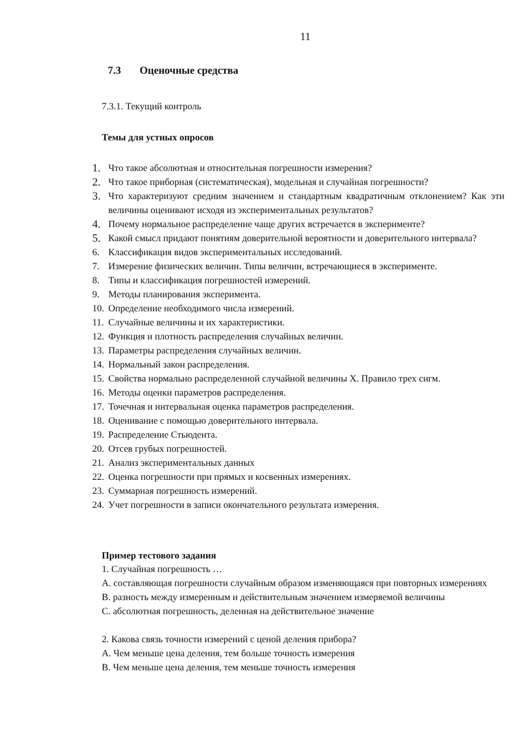11
7.3 Оценочные средства
7.3.1. Текущий контроль
Темы для устных опросов
1. Что такое абсолютная и относительная погрешности измерения?
2. Что такое приборная (систематическая), модельная и случайная погрешности?
3. Что характеризуют средним значением и стандартным квадратичным отклонением? Как эти величины оценивают исходя из экспериментальных результатов?
4. Почему нормальное распределение чаще других встречается в эксперименте?
5. Какой смысл придают понятиям доверительной вероятности и доверительного интервала?
6. Классификация видов экспериментальных исследований.
7. Измерение физических величин. Типы величин, встречающиеся в эксперименте.
8. Типы и классификация погрешностей измерений.
9. Методы планирования эксперимента.
10. Определение необходимого числа измерений.
11. Случайные величины и их характеристики.
12. Функция и плотность распределения случайных величин.
13. Параметры распределения случайных величин.
14. Нормальный закон распределения.
15. Свойства нормально распределенной случайной величины X. Правило трех сигм.
16. Методы оценки параметров распределения.
17. Точечная и интервальная оценка параметров распределения.
18. Оценивание с помощью доверительного интервала.
19. Распределение Стьюдента.
20. Отсев грубых погрешностей.
21. Анализ экспериментальных данных
22. Оценка погрешности при прямых и косвенных измерениях.
23. Суммарная погрешность измерений.
24. Учет погрешности в записи окончательного результата измерения.
Пример тестового задания
1. Случайная погрешность …
A. составляющая погрешности случайным образом изменяющаяся при повторных измерениях
B. разность между измеренным и действительным значением измеряемой величины
C. абсолютная погрешность, деленная на действительное значение
2. Какова связь точности измерений с ценой деления прибора?
A. Чем меньше цена деления, тем больше точность измерения
B. Чем меньше цена деления, тем меньше точность измерения